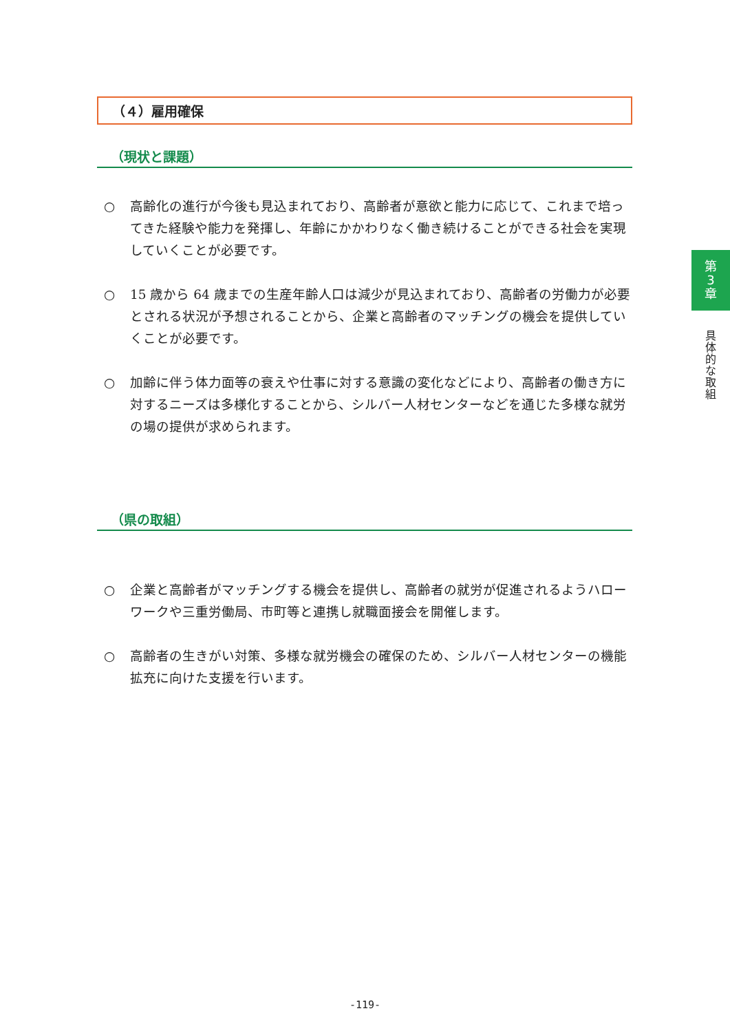（４）雇用確保
（現状と課題）
○ 高齢化の進行が今後も見込まれており、高齢者が意欲と能力に応じて、これまで培ってきた経験や能力を発揮し、年齢にかかわりなく働き続けることができる社会を実現していくことが必要です。
○ 15 歳から 64 歳までの生産年齢人口は減少が見込まれており、高齢者の労働力が必要とされる状況が予想されることから、企業と高齢者のマッチングの機会を提供していくことが必要です。
○ 加齢に伴う体力面等の衰えや仕事に対する意識の変化などにより、高齢者の働き方に対するニーズは多様化することから、シルバー人材センターなどを通じた多様な就労の場の提供が求められます。
（県の取組）
○ 企業と高齢者がマッチングする機会を提供し、高齢者の就労が促進されるようハローワークや三重労働局、市町等と連携し就職面接会を開催します。
○ 高齢者の生きがい対策、多様な就労機会の確保のため、シルバー人材センターの機能拡充に向けた支援を行います。
第
3
章
具
体
的
な
取
組
-119-